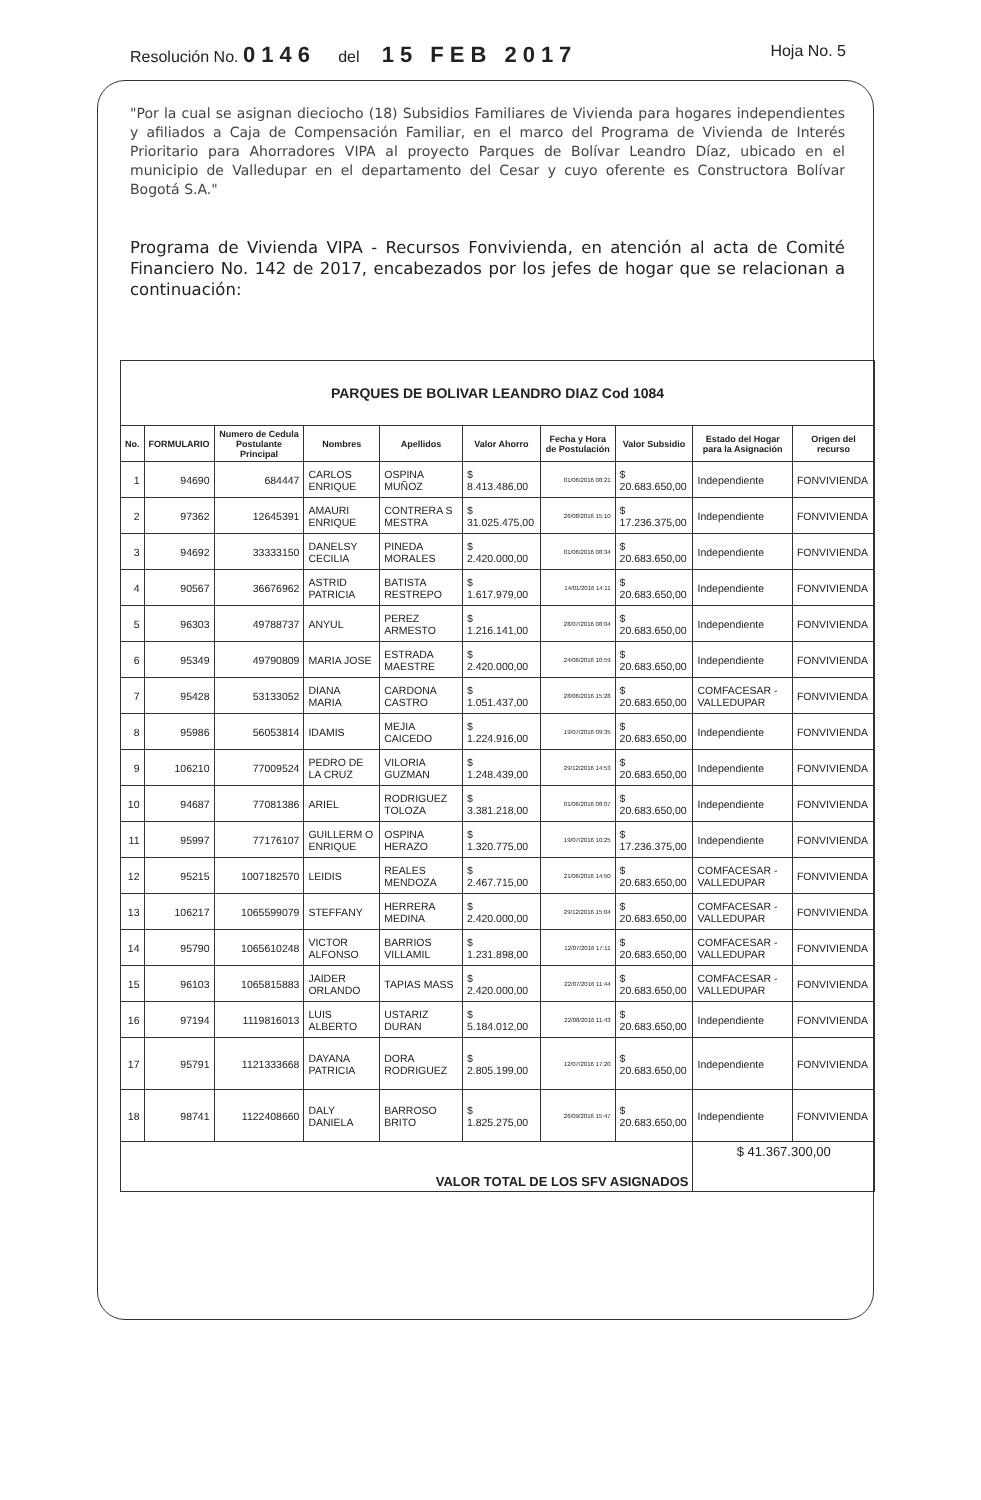Resolución No. 0146 del 15 FEB 2017 Hoja No. 5
"Por la cual se asignan dieciocho (18) Subsidios Familiares de Vivienda para hogares independientes y afiliados a Caja de Compensación Familiar, en el marco del Programa de Vivienda de Interés Prioritario para Ahorradores VIPA al proyecto Parques de Bolívar Leandro Díaz, ubicado en el municipio de Valledupar en el departamento del Cesar y cuyo oferente es Constructora Bolívar Bogotá S.A."
Programa de Vivienda VIPA - Recursos Fonvivienda, en atención al acta de Comité Financiero No. 142 de 2017, encabezados por los jefes de hogar que se relacionan a continuación:
| PARQUES DE BOLIVAR LEANDRO DIAZ Cod 1084 | | | | | | | | | |
| No. | FORMULARIO | Numero de Cedula Postulante Principal | Nombres | Apellidos | Valor Ahorro | Fecha y Hora de Postulación | Valor Subsidio | Estado del Hogar para la Asignación | Origen del recurso |
| 1 | 94690 | 684447 | CARLOS ENRIQUE | OSPINA MUÑOZ | $ 8.413.486,00 | 01/06/2016 08:21 | $ 20.683.650,00 | Independiente | FONVIVIENDA |
| 2 | 97362 | 12645391 | AMAURI ENRIQUE | CONTRERA S MESTRA | $ 31.025.475,00 | 26/08/2016 15:10 | $ 17.236.375,00 | Independiente | FONVIVIENDA |
| 3 | 94692 | 33333150 | DANELSY CECILIA | PINEDA MORALES | $ 2.420.000,00 | 01/06/2016 08:34 | $ 20.683.650,00 | Independiente | FONVIVIENDA |
| 4 | 90567 | 36676962 | ASTRID PATRICIA | BATISTA RESTREPO | $ 1.617.979,00 | 14/01/2016 14:11 | $ 20.683.650,00 | Independiente | FONVIVIENDA |
| 5 | 96303 | 49788737 | ANYUL | PEREZ ARMESTO | $ 1.216.141,00 | 28/07/2016 08:04 | $ 20.683.650,00 | Independiente | FONVIVIENDA |
| 6 | 95349 | 49790809 | MARIA JOSE | ESTRADA MAESTRE | $ 2.420.000,00 | 24/06/2016 10:59 | $ 20.683.650,00 | Independiente | FONVIVIENDA |
| 7 | 95428 | 53133052 | DIANA MARIA | CARDONA CASTRO | $ 1.051.437,00 | 28/06/2016 15:28 | $ 20.683.650,00 | COMFACESAR - VALLEDUPAR | FONVIVIENDA |
| 8 | 95986 | 56053814 | IDAMIS | MEJIA CAICEDO | $ 1.224.916,00 | 19/07/2016 09:35 | $ 20.683.650,00 | Independiente | FONVIVIENDA |
| 9 | 106210 | 77009524 | PEDRO DE LA CRUZ | VILORIA GUZMAN | $ 1.248.439,00 | 29/12/2016 14:53 | $ 20.683.650,00 | Independiente | FONVIVIENDA |
| 10 | 94687 | 77081386 | ARIEL | RODRIGUEZ TOLOZA | $ 3.381.218,00 | 01/06/2016 08:07 | $ 20.683.650,00 | Independiente | FONVIVIENDA |
| 11 | 95997 | 77176107 | GUILLERM O ENRIQUE | OSPINA HERAZO | $ 1.320.775,00 | 19/07/2016 10:25 | $ 17.236.375,00 | Independiente | FONVIVIENDA |
| 12 | 95215 | 1007182570 | LEIDIS | REALES MENDOZA | $ 2.467.715,00 | 21/06/2016 14:50 | $ 20.683.650,00 | COMFACESAR - VALLEDUPAR | FONVIVIENDA |
| 13 | 106217 | 1065599079 | STEFFANY | HERRERA MEDINA | $ 2.420.000,00 | 29/12/2016 15:04 | $ 20.683.650,00 | COMFACESAR - VALLEDUPAR | FONVIVIENDA |
| 14 | 95790 | 1065610248 | VICTOR ALFONSO | BARRIOS VILLAMIL | $ 1.231.898,00 | 12/07/2016 17:11 | $ 20.683.650,00 | COMFACESAR - VALLEDUPAR | FONVIVIENDA |
| 15 | 96103 | 1065815883 | JAIDER ORLANDO | TAPIAS MASS | $ 2.420.000,00 | 22/07/2016 11:44 | $ 20.683.650,00 | COMFACESAR - VALLEDUPAR | FONVIVIENDA |
| 16 | 97194 | 1119816013 | LUIS ALBERTO | USTARIZ DURAN | $ 5.184.012,00 | 22/08/2016 11:43 | $ 20.683.650,00 | Independiente | FONVIVIENDA |
| 17 | 95791 | 1121333668 | DAYANA PATRICIA | DORA RODRIGUEZ | $ 2.805.199,00 | 12/07/2016 17:20 | $ 20.683.650,00 | Independiente | FONVIVIENDA |
| 18 | 98741 | 1122408660 | DALY DANIELA | BARROSO BRITO | $ 1.825.275,00 | 26/09/2016 15:47 | $ 20.683.650,00 | Independiente | FONVIVIENDA |
| VALOR TOTAL DE LOS SFV ASIGNADOS | | | | | | | | $ 41.367.300,00 | |